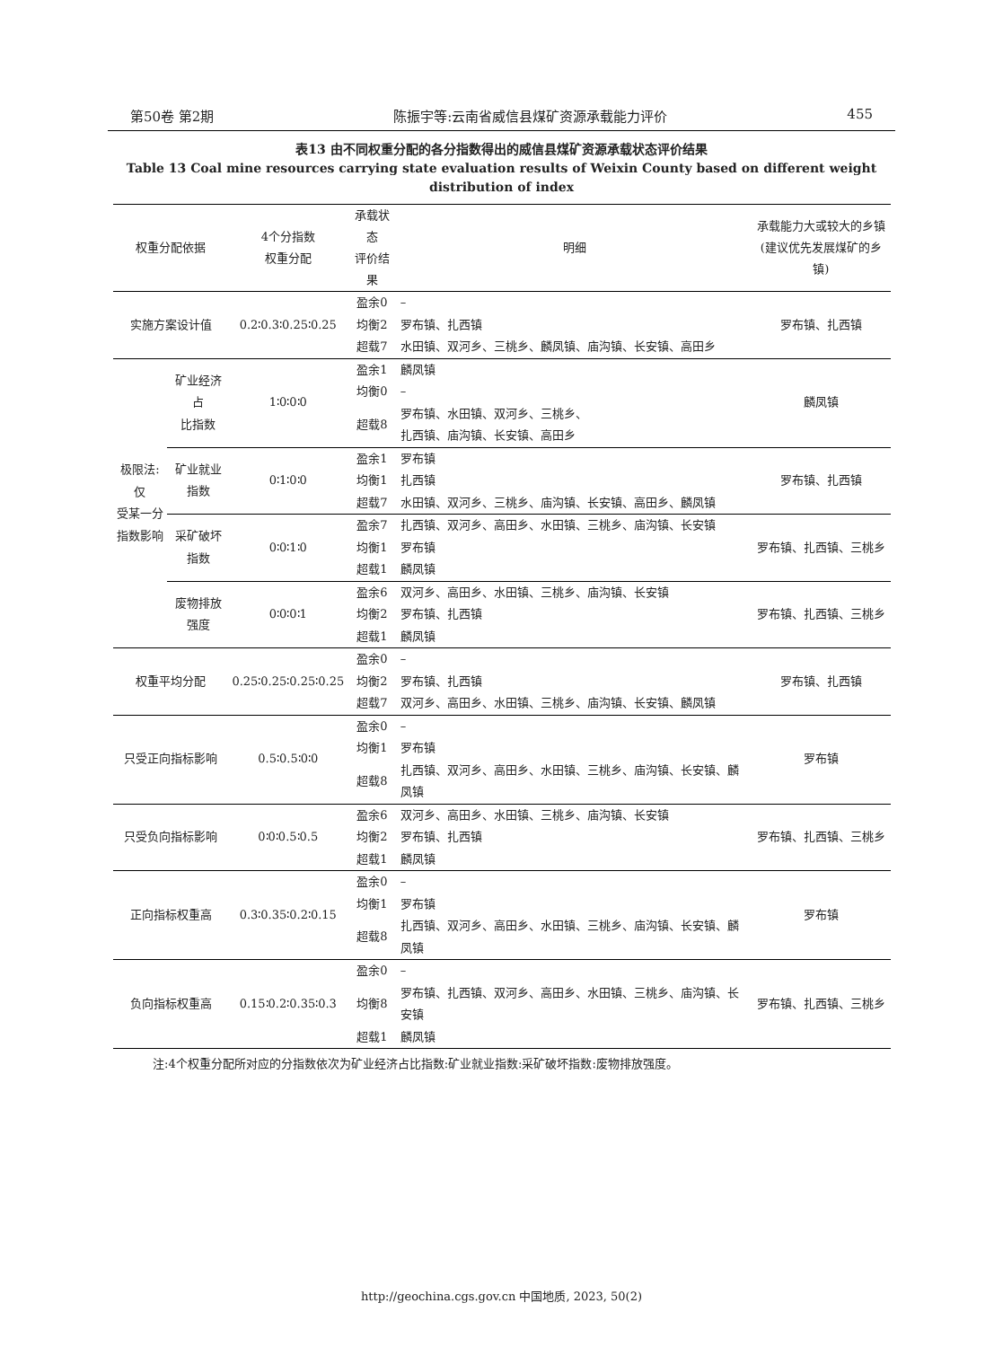第50卷 第2期 陈振宇等:云南省威信县煤矿资源承载能力评价 455
表13 由不同权重分配的各分指数得出的威信县煤矿资源承载状态评价结果
Table 13 Coal mine resources carrying state evaluation results of Weixin County based on different weight distribution of index
| 权重分配依据 | | 4个分指数 权重分配 | 承载状态 评价结果 | 明细 | 承载能力大或较大的乡镇 (建议优先发展煤矿的乡镇) |
| --- | --- | --- | --- | --- | --- |
| 实施方案设计值 | | 0.2∶0.3∶0.25∶0.25 | 盈余0 | – | 罗布镇、扎西镇 |
| | | | 均衡2 | 罗布镇、扎西镇 | |
| | | | 超载7 | 水田镇、双河乡、三桃乡、麟凤镇、庙沟镇、长安镇、高田乡 | |
| 极限法:仅 受某一分 指数影响 | 矿业经济占 比指数 | 1∶0∶0∶0 | 盈余1 | 麟凤镇 | 麟凤镇 |
| | | | 均衡0 | – | |
| | | | 超载8 | 罗布镇、水田镇、双河乡、三桃乡、 扎西镇、庙沟镇、长安镇、高田乡 | |
| | 矿业就业 指数 | 0∶1∶0∶0 | 盈余1 | 罗布镇 | 罗布镇、扎西镇 |
| | | | 均衡1 | 扎西镇 | |
| | | | 超载7 | 水田镇、双河乡、三桃乡、庙沟镇、长安镇、高田乡、麟凤镇 | |
| | 采矿破坏 指数 | 0∶0∶1∶0 | 盈余7 | 扎西镇、双河乡、高田乡、水田镇、三桃乡、庙沟镇、长安镇 | 罗布镇、扎西镇、三桃乡 |
| | | | 均衡1 | 罗布镇 | |
| | | | 超载1 | 麟凤镇 | |
| | 废物排放 强度 | 0∶0∶0∶1 | 盈余6 | 双河乡、高田乡、水田镇、三桃乡、庙沟镇、长安镇 | 罗布镇、扎西镇、三桃乡 |
| | | | 均衡2 | 罗布镇、扎西镇 | |
| | | | 超载1 | 麟凤镇 | |
| 权重平均分配 | | 0.25∶0.25∶0.25∶0.25 | 盈余0 | – | 罗布镇、扎西镇 |
| | | | 均衡2 | 罗布镇、扎西镇 | |
| | | | 超载7 | 双河乡、高田乡、水田镇、三桃乡、庙沟镇、长安镇、麟凤镇 | |
| 只受正向指标影响 | | 0.5∶0.5∶0∶0 | 盈余0 | – | 罗布镇 |
| | | | 均衡1 | 罗布镇 | |
| | | | 超载8 | 扎西镇、双河乡、高田乡、水田镇、三桃乡、庙沟镇、长安镇、麟凤镇 | |
| 只受负向指标影响 | | 0∶0∶0.5∶0.5 | 盈余6 | 双河乡、高田乡、水田镇、三桃乡、庙沟镇、长安镇 | 罗布镇、扎西镇、三桃乡 |
| | | | 均衡2 | 罗布镇、扎西镇 | |
| | | | 超载1 | 麟凤镇 | |
| 正向指标权重高 | | 0.3∶0.35∶0.2∶0.15 | 盈余0 | – | 罗布镇 |
| | | | 均衡1 | 罗布镇 | |
| | | | 超载8 | 扎西镇、双河乡、高田乡、水田镇、三桃乡、庙沟镇、长安镇、麟凤镇 | |
| 负向指标权重高 | | 0.15∶0.2∶0.35∶0.3 | 盈余0 | – | 罗布镇、扎西镇、三桃乡 |
| | | | 均衡8 | 罗布镇、扎西镇、双河乡、高田乡、水田镇、三桃乡、庙沟镇、长安镇 | |
| | | | 超载1 | 麟凤镇 | |
注:4个权重分配所对应的分指数依次为矿业经济占比指数:矿业就业指数:采矿破坏指数:废物排放强度。
http://geochina.cgs.gov.cn 中国地质, 2023, 50(2)